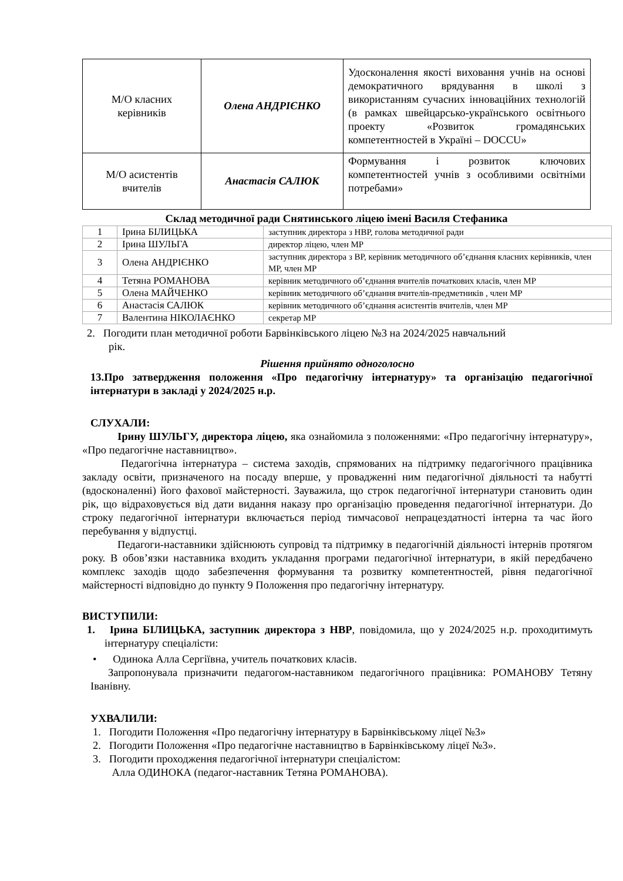| М/О класних керівників | Олена АНДРІЄНКО | Удосконалення якості виховання учнів на основі демократичного врядування в школі з використанням сучасних інноваційних технологій (в рамках швейцарсько-українського освітнього проекту «Розвиток громадянських компетентностей в Україні – DOCCU» |
| М/О асистентів вчителів | Анастасія САЛЮК | Формування і розвиток ключових компетентностей учнів з особливими освітніми потребами» |
Склад методичної ради Снятинського ліцею імені Василя Стефаника
| 1 | Ірина БІЛИЦЬКА | заступник директора з НВР, голова методичної ради |
| 2 | Ірина ШУЛЬГА | директор ліцею, член МР |
| 3 | Олена АНДРІЄНКО | заступник директора з ВР, керівник методичного об’єднання класних керівників, член МР, член МР |
| 4 | Тетяна РОМАНОВА | керівник методичного об’єднання вчителів початкових класів, член МР |
| 5 | Олена МАЙЧЕНКО | керівник методичного об’єднання вчителів-предметників , член МР |
| 6 | Анастасія САЛЮК | керівник методичного об’єднання асистентів вчителів, член МР |
| 7 | Валентина НІКОЛАЄНКО | секретар МР |
2. Погодити план методичної роботи Барвінківського ліцею №3 на 2024/2025 навчальний
рік.
Рішення прийнято одноголосно
13.Про затвердження положення «Про педагогічну інтернатуру» та організацію педагогічної інтернатури в закладі у 2024/2025 н.р.
СЛУХАЛИ:
Ірину ШУЛЬГУ, директора ліцею, яка ознайомила з положеннями: «Про педагогічну інтернатуру», «Про педагогічне наставництво».
Педагогічна інтернатура – система заходів, спрямованих на підтримку педагогічного працівника закладу освіти, призначеного на посаду вперше, у провадженні ним педагогічної діяльності та набутті (вдосконаленні) його фахової майстерності. Зауважила, що строк педагогічної інтернатури становить один рік, що відраховується від дати видання наказу про організацію проведення педагогічної інтернатури. До строку педагогічної інтернатури включається період тимчасової непрацездатності інтерна та час його перебування у відпустці.
Педагоги-наставники здійснюють супровід та підтримку в педагогічній діяльності інтернів протягом року. В обов’язки наставника входить укладання програми педагогічної інтернатури, в якій передбачено комплекс заходів щодо забезпечення формування та розвитку компетентностей, рівня педагогічної майстерності відповідно до пункту 9 Положення про педагогічну інтернатуру.
ВИСТУПИЛИ:
1. Ірина БІЛИЦЬКА, заступник директора з НВР, повідомила, що у 2024/2025 н.р. проходитимуть інтернатуру спеціалісти:
• Одинока Алла Сергіївна, учитель початкових класів.
Запропонувала призначити педагогом-наставником педагогічного працівника: РОМАНОВУ Тетяну Іванівну.
УХВАЛИЛИ:
1. Погодити Положення «Про педагогічну інтернатуру в Барвінківському ліцеї №3»
2. Погодити Положення «Про педагогічне наставництво в Барвінківському ліцеї №3».
3. Погодити проходження педагогічної інтернатури спеціалістом:
Алла ОДИНОКА (педагог-наставник Тетяна РОМАНОВА).